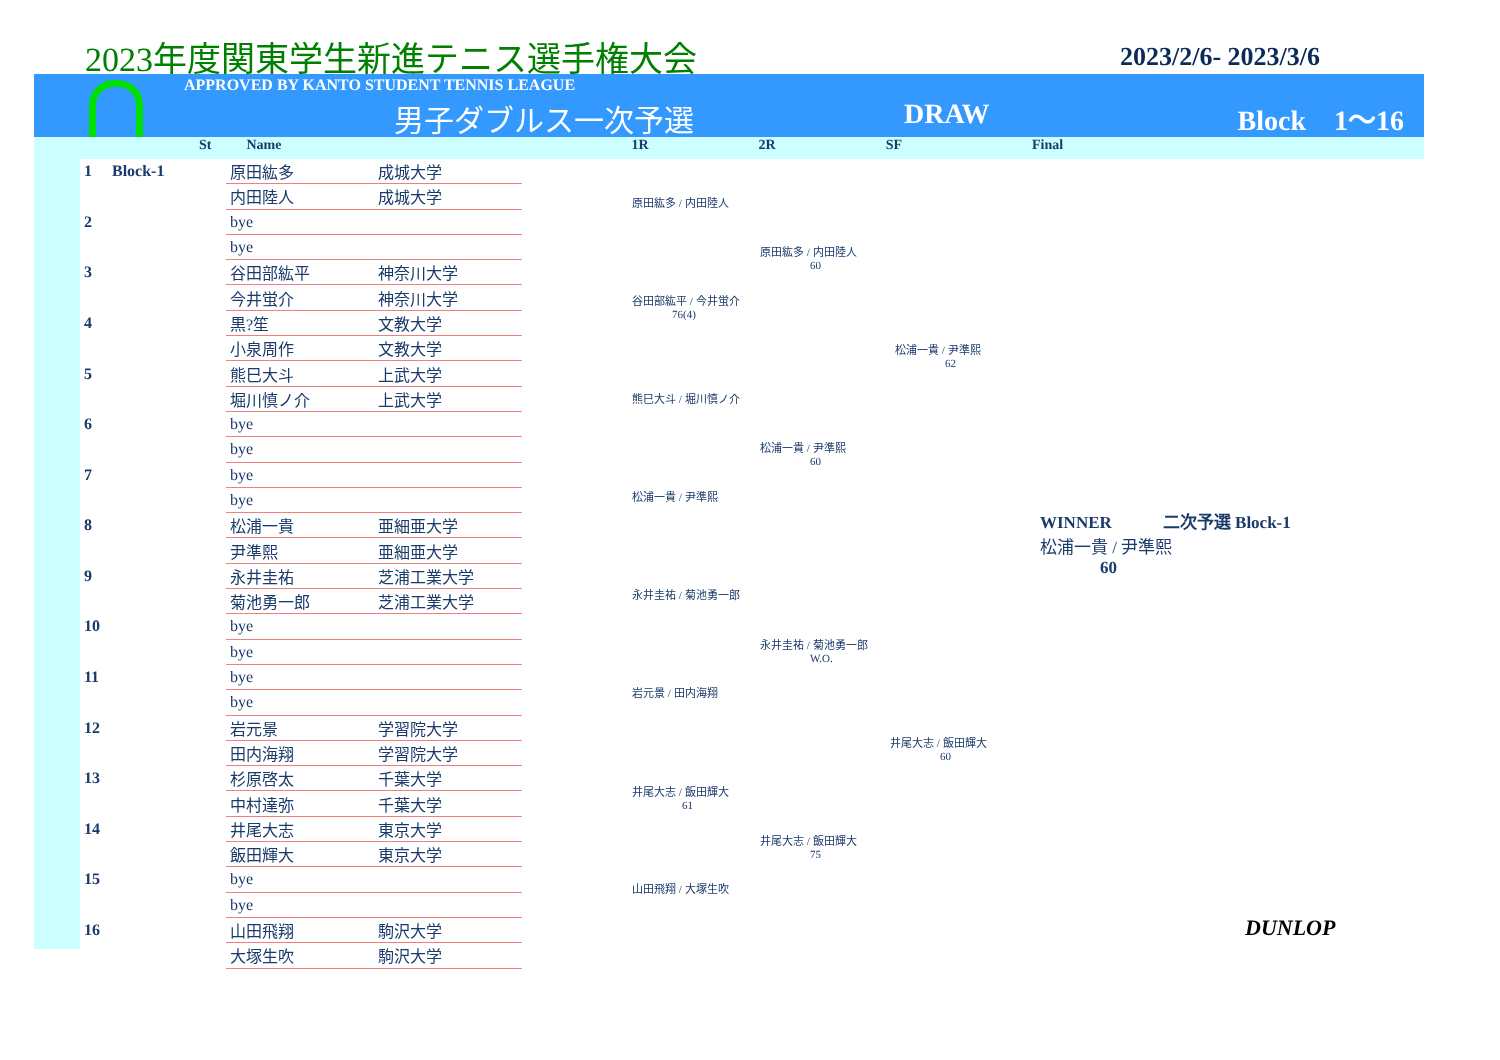2023年度関東学生新進テニス選手権大会
2023/2/6- 2023/3/6
APPROVED BY KANTO STUDENT TENNIS LEAGUE
男子ダブルス一次予選 DRAW Block　1〜16
St Name 1R 2R SF Final
| 1 | Block-1 | 原田紘多 | 成城大学 |
| | | 内田陸人 | 成城大学 |
| 2 | | bye | |
| | | bye | |
| 3 | | 谷田部紘平 | 神奈川大学 |
| | | 今井蛍介 | 神奈川大学 |
| 4 | | 黒?笙 | 文教大学 |
| | | 小泉周作 | 文教大学 |
| 5 | | 熊巳大斗 | 上武大学 |
| | | 堀川慎ノ介 | 上武大学 |
| 6 | | bye | |
| | | bye | |
| 7 | | bye | |
| | | bye | |
| 8 | | 松浦一貴 | 亜細亜大学 |
| | | 尹準熙 | 亜細亜大学 |
| 9 | | 永井圭祐 | 芝浦工業大学 |
| | | 菊池勇一郎 | 芝浦工業大学 |
| 10 | | bye | |
| | | bye | |
| 11 | | bye | |
| | | bye | |
| 12 | | 岩元景 | 学習院大学 |
| | | 田内海翔 | 学習院大学 |
| 13 | | 杉原啓太 | 千葉大学 |
| | | 中村達弥 | 千葉大学 |
| 14 | | 井尾大志 | 東京大学 |
| | | 飯田輝大 | 東京大学 |
| 15 | | bye | |
| | | bye | |
| 16 | | 山田飛翔 | 駒沢大学 |
| | | 大塚生吹 | 駒沢大学 |
原田紘多 / 内田陸人
谷田部紘平 / 今井蛍介
76(4)
熊巳大斗 / 堀川慎ノ介
松浦一貴 / 尹準熙
永井圭祐 / 菊池勇一郎
岩元景 / 田内海翔
井尾大志 / 飯田輝大
61
山田飛翔 / 大塚生吹
原田紘多 / 内田陸人
60
松浦一貴 / 尹準熙
60
永井圭祐 / 菊池勇一郎
W.O.
井尾大志 / 飯田輝大
75
松浦一貴 / 尹準熙
62
井尾大志 / 飯田輝大
60
WINNER　　　二次予選 Block-1
松浦一貴 / 尹準熙
60
DUNLOP